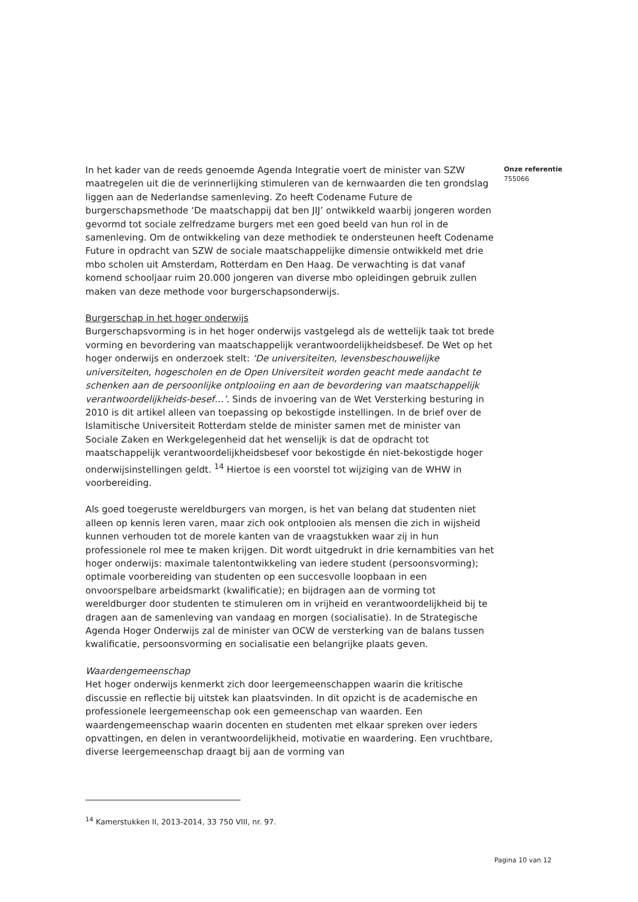Onze referentie
755066
In het kader van de reeds genoemde Agenda Integratie voert de minister van SZW maatregelen uit die de verinnerlijking stimuleren van de kernwaarden die ten grondslag liggen aan de Nederlandse samenleving. Zo heeft Codename Future de burgerschapsmethode ‘De maatschappij dat ben JIJ’ ontwikkeld waarbij jongeren worden gevormd tot sociale zelfredzame burgers met een goed beeld van hun rol in de samenleving. Om de ontwikkeling van deze methodiek te ondersteunen heeft Codename Future in opdracht van SZW de sociale maatschappelijke dimensie ontwikkeld met drie mbo scholen uit Amsterdam, Rotterdam en Den Haag. De verwachting is dat vanaf komend schooljaar ruim 20.000 jongeren van diverse mbo opleidingen gebruik zullen maken van deze methode voor burgerschapsonderwijs.
Burgerschap in het hoger onderwijs
Burgerschapsvorming is in het hoger onderwijs vastgelegd als de wettelijk taak tot brede vorming en bevordering van maatschappelijk verantwoordelijkheidsbesef. De Wet op het hoger onderwijs en onderzoek stelt: ‘De universiteiten, levensbeschouwelijke universiteiten, hogescholen en de Open Universiteit worden geacht mede aandacht te schenken aan de persoonlijke ontplooiing en aan de bevordering van maatschappelijk verantwoordelijkheids-besef…’. Sinds de invoering van de Wet Versterking besturing in 2010 is dit artikel alleen van toepassing op bekostigde instellingen. In de brief over de Islamitische Universiteit Rotterdam stelde de minister samen met de minister van Sociale Zaken en Werkgelegenheid dat het wenselijk is dat de opdracht tot maatschappelijk verantwoordelijkheidsbesef voor bekostigde én niet-bekostigde hoger onderwijsinstellingen geldt. <sup>14</sup> Hiertoe is een voorstel tot wijziging van de WHW in voorbereiding.
Als goed toegeruste wereldburgers van morgen, is het van belang dat studenten niet alleen op kennis leren varen, maar zich ook ontplooien als mensen die zich in wijsheid kunnen verhouden tot de morele kanten van de vraagstukken waar zij in hun professionele rol mee te maken krijgen. Dit wordt uitgedrukt in drie kernambities van het hoger onderwijs: maximale talentontwikkeling van iedere student (persoonsvorming); optimale voorbereiding van studenten op een succesvolle loopbaan in een onvoorspelbare arbeidsmarkt (kwalificatie); en bijdragen aan de vorming tot wereldburger door studenten te stimuleren om in vrijheid en verantwoordelijkheid bij te dragen aan de samenleving van vandaag en morgen (socialisatie). In de Strategische Agenda Hoger Onderwijs zal de minister van OCW de versterking van de balans tussen kwalificatie, persoonsvorming en socialisatie een belangrijke plaats geven.
Waardengemeenschap
Het hoger onderwijs kenmerkt zich door leergemeenschappen waarin die kritische discussie en reflectie bij uitstek kan plaatsvinden. In dit opzicht is de academische en professionele leergemeenschap ook een gemeenschap van waarden. Een waardengemeenschap waarin docenten en studenten met elkaar spreken over ieders opvattingen, en delen in verantwoordelijkheid, motivatie en waardering. Een vruchtbare, diverse leergemeenschap draagt bij aan de vorming van
<sup>14</sup> Kamerstukken II, 2013-2014, 33 750 VIII, nr. 97.
Pagina 10 van 12